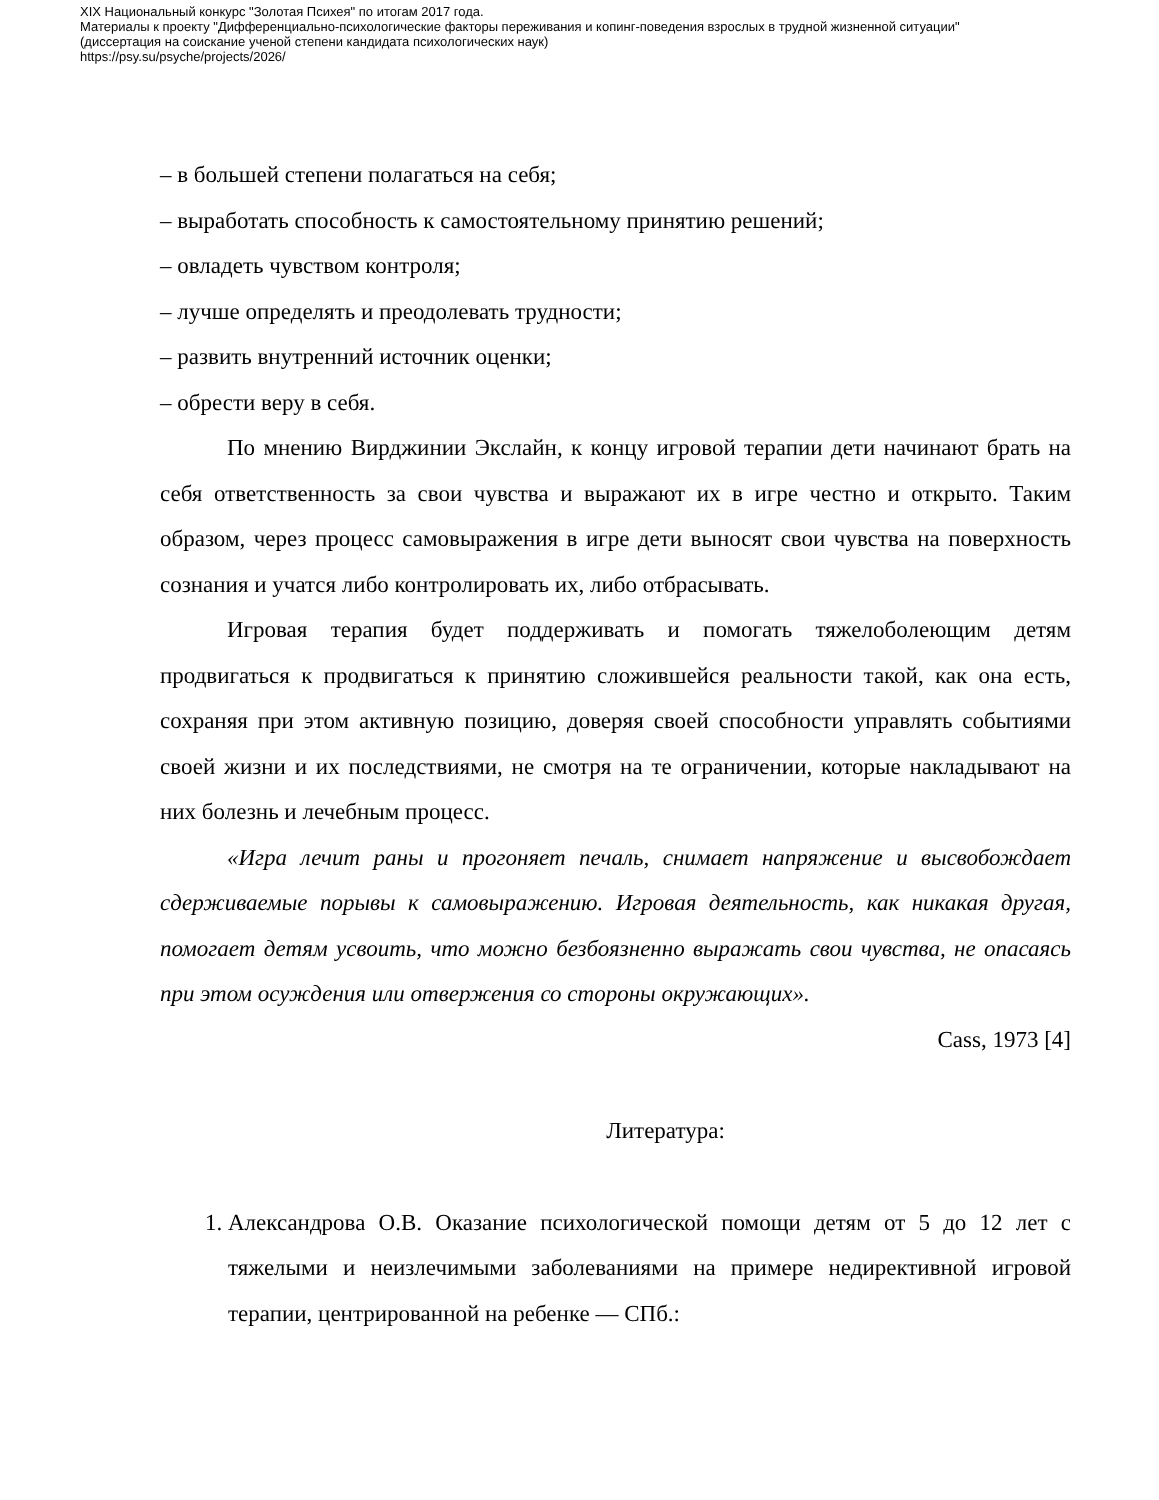XIX Национальный конкурс "Золотая Психея" по итогам 2017 года.
Материалы к проекту "Дифференциально-психологические факторы переживания и копинг-поведения взрослых в трудной жизненной ситуации"
(диссертация на соискание ученой степени кандидата психологических наук)
https://psy.su/psyche/projects/2026/
– в большей степени полагаться на себя;
– выработать способность к самостоятельному принятию решений;
– овладеть чувством контроля;
– лучше определять и преодолевать трудности;
– развить внутренний источник оценки;
– обрести веру в себя.
По мнению Вирджинии Экслайн, к концу игровой терапии дети начинают брать на себя ответственность за свои чувства и выражают их в игре честно и открыто. Таким образом, через процесс самовыражения в игре дети выносят свои чувства на поверхность сознания и учатся либо контролировать их, либо отбрасывать.
Игровая терапия будет поддерживать и помогать тяжелоболеющим детям продвигаться к продвигаться к принятию сложившейся реальности такой, как она есть, сохраняя при этом активную позицию, доверяя своей способности управлять событиями своей жизни и их последствиями, не смотря на те ограничении, которые накладывают на них болезнь и лечебным процесс.
«Игра лечит раны и прогоняет печаль, снимает напряжение и высвобождает сдерживаемые порывы к самовыражению. Игровая деятельность, как никакая другая, помогает детям усвоить, что можно безбоязненно выражать свои чувства, не опасаясь при этом осуждения или отвержения со стороны окружающих».
Cass, 1973 [4]
Литература:
1. Александрова О.В. Оказание психологической помощи детям от 5 до 12 лет с тяжелыми и неизлечимыми заболеваниями на примере недирективной игровой терапии, центрированной на ребенке — СПб.: